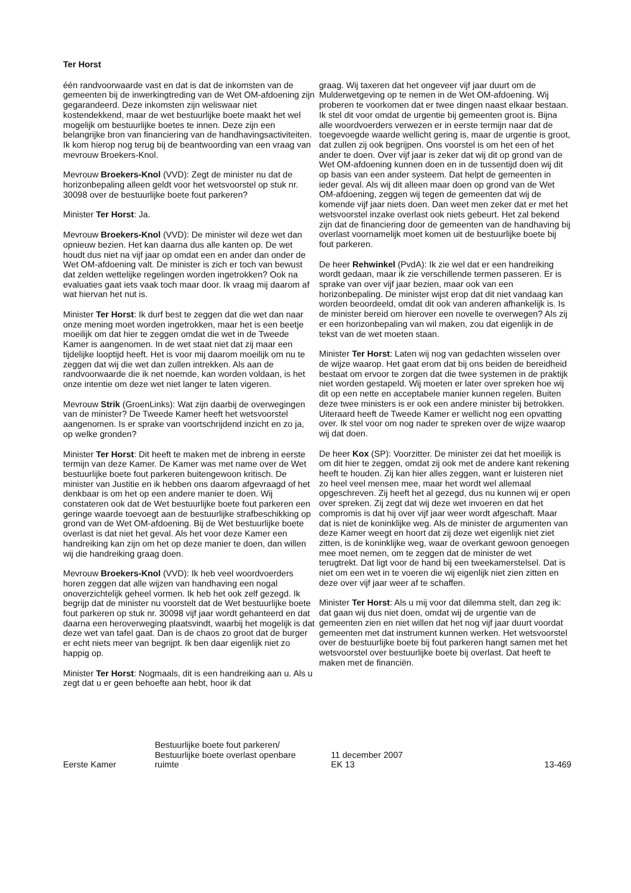Ter Horst
één randvoorwaarde vast en dat is dat de inkomsten van de gemeenten bij de inwerkingtreding van de Wet OM-afdoening zijn gegarandeerd. Deze inkomsten zijn weliswaar niet kostendekkend, maar de wet bestuurlijke boete maakt het wel mogelijk om bestuurlijke boetes te innen. Deze zijn een belangrijke bron van financiering van de handhavingsactiviteiten. Ik kom hierop nog terug bij de beantwoording van een vraag van mevrouw Broekers-Knol.
Mevrouw Broekers-Knol (VVD): Zegt de minister nu dat de horizonbepaling alleen geldt voor het wetsvoorstel op stuk nr. 30098 over de bestuurlijke boete fout parkeren?
Minister Ter Horst: Ja.
Mevrouw Broekers-Knol (VVD): De minister wil deze wet dan opnieuw bezien. Het kan daarna dus alle kanten op. De wet houdt dus niet na vijf jaar op omdat een en ander dan onder de Wet OM-afdoening valt. De minister is zich er toch van bewust dat zelden wettelijke regelingen worden ingetrokken? Ook na evaluaties gaat iets vaak toch maar door. Ik vraag mij daarom af wat hiervan het nut is.
Minister Ter Horst: Ik durf best te zeggen dat die wet dan naar onze mening moet worden ingetrokken, maar het is een beetje moeilijk om dat hier te zeggen omdat die wet in de Tweede Kamer is aangenomen. In de wet staat niet dat zij maar een tijdelijke looptijd heeft. Het is voor mij daarom moeilijk om nu te zeggen dat wij die wet dan zullen intrekken. Als aan de randvoorwaarde die ik net noemde, kan worden voldaan, is het onze intentie om deze wet niet langer te laten vigeren.
Mevrouw Strik (GroenLinks): Wat zijn daarbij de overwegingen van de minister? De Tweede Kamer heeft het wetsvoorstel aangenomen. Is er sprake van voortschrijdend inzicht en zo ja, op welke gronden?
Minister Ter Horst: Dit heeft te maken met de inbreng in eerste termijn van deze Kamer. De Kamer was met name over de Wet bestuurlijke boete fout parkeren buitengewoon kritisch. De minister van Justitie en ik hebben ons daarom afgevraagd of het denkbaar is om het op een andere manier te doen. Wij constateren ook dat de Wet bestuurlijke boete fout parkeren een geringe waarde toevoegt aan de bestuurlijke strafbeschikking op grond van de Wet OM-afdoening. Bij de Wet bestuurlijke boete overlast is dat niet het geval. Als het voor deze Kamer een handreiking kan zijn om het op deze manier te doen, dan willen wij die handreiking graag doen.
Mevrouw Broekers-Knol (VVD): Ik heb veel woordvoerders horen zeggen dat alle wijzen van handhaving een nogal onoverzichtelijk geheel vormen. Ik heb het ook zelf gezegd. Ik begrijp dat de minister nu voorstelt dat de Wet bestuurlijke boete fout parkeren op stuk nr. 30098 vijf jaar wordt gehanteerd en dat daarna een heroverweging plaatsvindt, waarbij het mogelijk is dat deze wet van tafel gaat. Dan is de chaos zo groot dat de burger er echt niets meer van begrijpt. Ik ben daar eigenlijk niet zo happig op.
Minister Ter Horst: Nogmaals, dit is een handreiking aan u. Als u zegt dat u er geen behoefte aan hebt, hoor ik dat
graag. Wij taxeren dat het ongeveer vijf jaar duurt om de Mulderwetgeving op te nemen in de Wet OM-afdoening. Wij proberen te voorkomen dat er twee dingen naast elkaar bestaan. Ik stel dit voor omdat de urgentie bij gemeenten groot is. Bijna alle woordvoerders verwezen er in eerste termijn naar dat de toegevoegde waarde wellicht gering is, maar de urgentie is groot, dat zullen zij ook begrijpen. Ons voorstel is om het een of het ander te doen. Over vijf jaar is zeker dat wij dit op grond van de Wet OM-afdoening kunnen doen en in de tussentijd doen wij dit op basis van een ander systeem. Dat helpt de gemeenten in ieder geval. Als wij dit alleen maar doen op grond van de Wet OM-afdoening, zeggen wij tegen de gemeenten dat wij de komende vijf jaar niets doen. Dan weet men zeker dat er met het wetsvoorstel inzake overlast ook niets gebeurt. Het zal bekend zijn dat de financiering door de gemeenten van de handhaving bij overlast voornamelijk moet komen uit de bestuurlijke boete bij fout parkeren.
De heer Rehwinkel (PvdA): Ik zie wel dat er een handreiking wordt gedaan, maar ik zie verschillende termen passeren. Er is sprake van over vijf jaar bezien, maar ook van een horizonbepaling. De minister wijst erop dat dit niet vandaag kan worden beoordeeld, omdat dit ook van anderen afhankelijk is. Is de minister bereid om hierover een novelle te overwegen? Als zij er een horizonbepaling van wil maken, zou dat eigenlijk in de tekst van de wet moeten staan.
Minister Ter Horst: Laten wij nog van gedachten wisselen over de wijze waarop. Het gaat erom dat bij ons beiden de bereidheid bestaat om ervoor te zorgen dat die twee systemen in de praktijk niet worden gestapeld. Wij moeten er later over spreken hoe wij dit op een nette en acceptabele manier kunnen regelen. Buiten deze twee ministers is er ook een andere minister bij betrokken. Uiteraard heeft de Tweede Kamer er wellicht nog een opvatting over. Ik stel voor om nog nader te spreken over de wijze waarop wij dat doen.
De heer Kox (SP): Voorzitter. De minister zei dat het moeilijk is om dit hier te zeggen, omdat zij ook met de andere kant rekening heeft te houden. Zij kan hier alles zeggen, want er luisteren niet zo heel veel mensen mee, maar het wordt wel allemaal opgeschreven. Zij heeft het al gezegd, dus nu kunnen wij er open over spreken. Zij zegt dat wij deze wet invoeren en dat het compromis is dat hij over vijf jaar weer wordt afgeschaft. Maar dat is niet de koninklijke weg. Als de minister de argumenten van deze Kamer weegt en hoort dat zij deze wet eigenlijk niet ziet zitten, is de koninklijke weg, waar de overkant gewoon genoegen mee moet nemen, om te zeggen dat de minister de wet terugtrekt. Dat ligt voor de hand bij een tweekamerstelsel. Dat is niet om een wet in te voeren die wij eigenlijk niet zien zitten en deze over vijf jaar weer af te schaffen.
Minister Ter Horst: Als u mij voor dat dilemma stelt, dan zeg ik: dat gaan wij dus niet doen, omdat wij de urgentie van de gemeenten zien en niet willen dat het nog vijf jaar duurt voordat gemeenten met dat instrument kunnen werken. Het wetsvoorstel over de bestuurlijke boete bij fout parkeren hangt samen met het wetsvoorstel over bestuurlijke boete bij overlast. Dat heeft te maken met de financiën.
Eerste Kamer
Bestuurlijke boete fout parkeren/
Bestuurlijke boete overlast openbare
ruimte
11 december 2007
EK 13
13-469